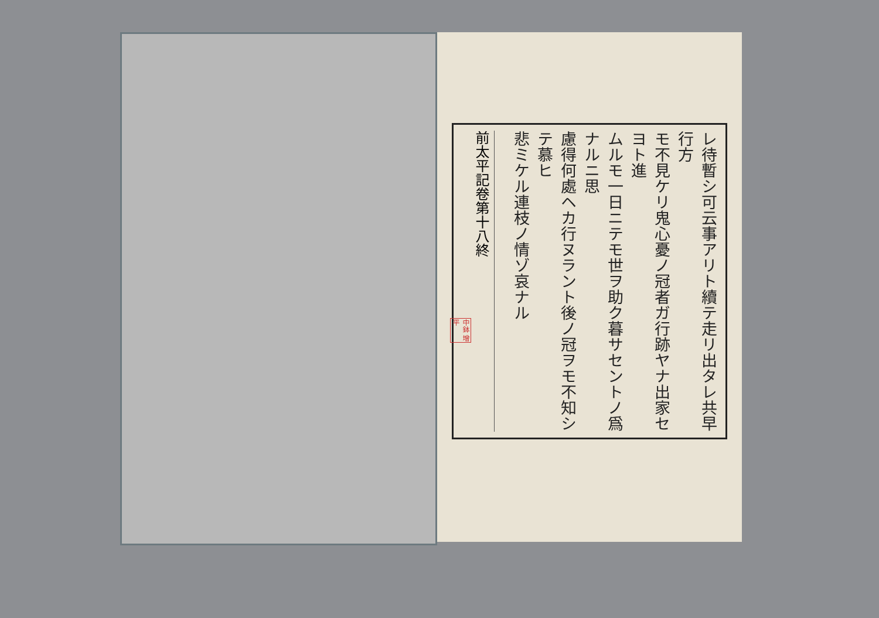レ待暫シ可云事アリト續テ走リ出タレ共早行方
モ不見ケリ鬼心憂ノ冠者ガ行跡ヤナ出家セヨト進
ムルモ一日ニテモ世ヲ助ク暮サセントノ爲ナルニ思
慮得何處ヘカ行ヌラント後ノ冠ヲモ不知シテ慕ヒ
悲ミケル連枝ノ情ゾ哀ナル
前太平記卷第十八終
中鉢 增平